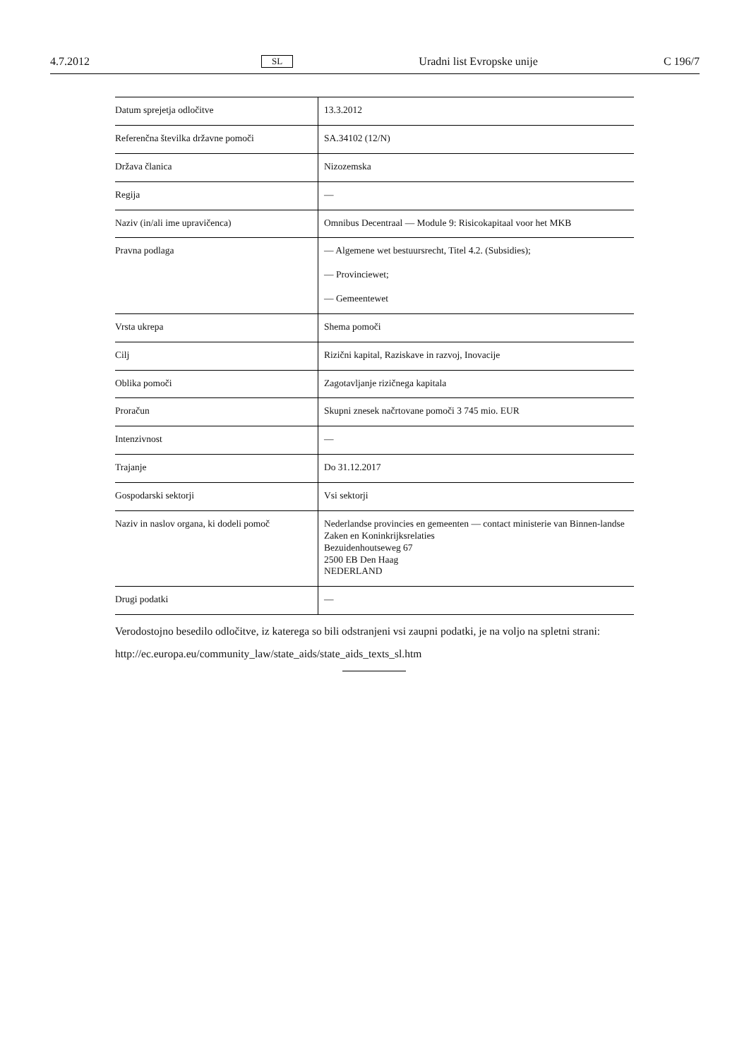4.7.2012 SL Uradni list Evropske unije C 196/7
| Datum sprejetja odločitve | 13.3.2012 |
| Referenčna številka državne pomoči | SA.34102 (12/N) |
| Država članica | Nizozemska |
| Regija | — |
| Naziv (in/ali ime upravičenca) | Omnibus Decentraal — Module 9: Risicokapitaal voor het MKB |
| Pravna podlaga | — Algemene wet bestuursrecht, Titel 4.2. (Subsidies); — Provinciewet; — Gemeentewet |
| Vrsta ukrepa | Shema pomoči |
| Cilj | Rizični kapital, Raziskave in razvoj, Inovacije |
| Oblika pomoči | Zagotavljanje rizičnega kapitala |
| Proračun | Skupni znesek načrtovane pomoči 3 745 mio. EUR |
| Intenzivnost | — |
| Trajanje | Do 31.12.2017 |
| Gospodarski sektorji | Vsi sektorji |
| Naziv in naslov organa, ki dodeli pomoč | Nederlandse provincies en gemeenten — contact ministerie van Binnen-landse Zaken en Koninkrijksrelaties Bezuidenhoutseweg 67 2500 EB Den Haag NEDERLAND |
| Drugi podatki | — |
Verodostojno besedilo odločitve, iz katerega so bili odstranjeni vsi zaupni podatki, je na voljo na spletni strani:
http://ec.europa.eu/community_law/state_aids/state_aids_texts_sl.htm